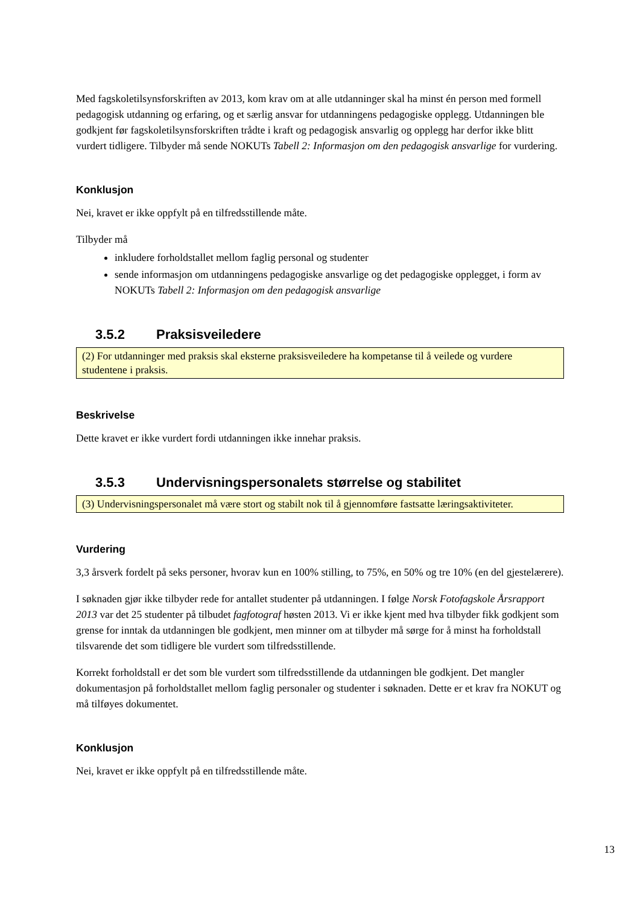Med fagskoletilsynsforskriften av 2013, kom krav om at alle utdanninger skal ha minst én person med formell pedagogisk utdanning og erfaring, og et særlig ansvar for utdanningens pedagogiske opplegg. Utdanningen ble godkjent før fagskoletilsynsforskriften trådte i kraft og pedagogisk ansvarlig og opplegg har derfor ikke blitt vurdert tidligere. Tilbyder må sende NOKUTs Tabell 2: Informasjon om den pedagogisk ansvarlige for vurdering.
Konklusjon
Nei, kravet er ikke oppfylt på en tilfredsstillende måte.
Tilbyder må
inkludere forholdstallet mellom faglig personal og studenter
sende informasjon om utdanningens pedagogiske ansvarlige og det pedagogiske opplegget, i form av NOKUTs Tabell 2: Informasjon om den pedagogisk ansvarlige
3.5.2 Praksisveiledere
(2) For utdanninger med praksis skal eksterne praksisveiledere ha kompetanse til å veilede og vurdere studentene i praksis.
Beskrivelse
Dette kravet er ikke vurdert fordi utdanningen ikke innehar praksis.
3.5.3 Undervisningspersonalets størrelse og stabilitet
(3) Undervisningspersonalet må være stort og stabilt nok til å gjennomføre fastsatte læringsaktiviteter.
Vurdering
3,3 årsverk fordelt på seks personer, hvorav kun en 100% stilling, to 75%, en 50% og tre 10% (en del gjestelærere).
I søknaden gjør ikke tilbyder rede for antallet studenter på utdanningen. I følge Norsk Fotofagskole Årsrapport 2013 var det 25 studenter på tilbudet fagfotograf høsten 2013. Vi er ikke kjent med hva tilbyder fikk godkjent som grense for inntak da utdanningen ble godkjent, men minner om at tilbyder må sørge for å minst ha forholdstall tilsvarende det som tidligere ble vurdert som tilfredsstillende.
Korrekt forholdstall er det som ble vurdert som tilfredsstillende da utdanningen ble godkjent. Det mangler dokumentasjon på forholdstallet mellom faglig personaler og studenter i søknaden. Dette er et krav fra NOKUT og må tilføyes dokumentet.
Konklusjon
Nei, kravet er ikke oppfylt på en tilfredsstillende måte.
13